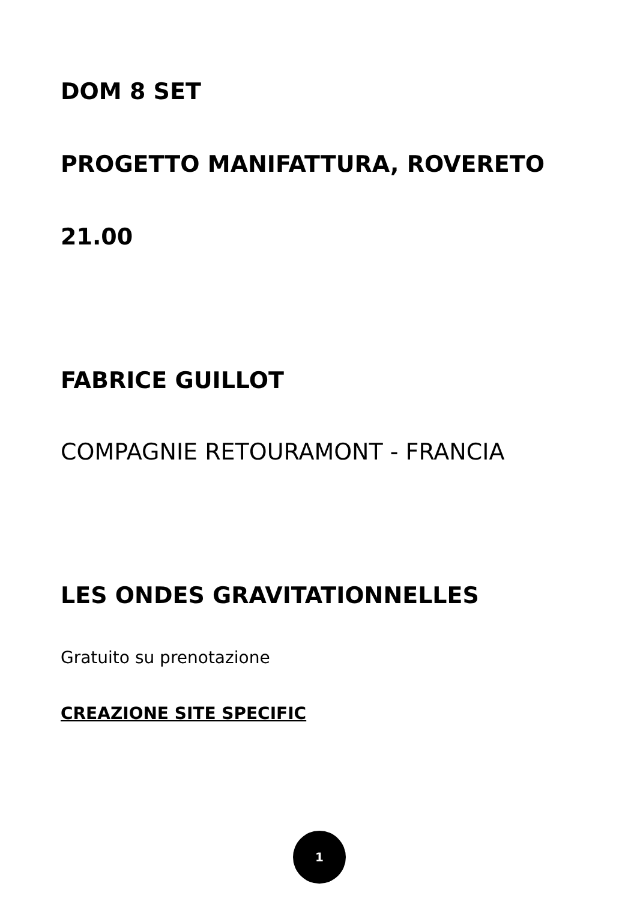DOM 8 SET
PROGETTO MANIFATTURA, ROVERETO
21.00
FABRICE GUILLOT
COMPAGNIE RETOURAMONT - FRANCIA
LES ONDES GRAVITATIONNELLES
Gratuito su prenotazione
CREAZIONE SITE SPECIFIC
1